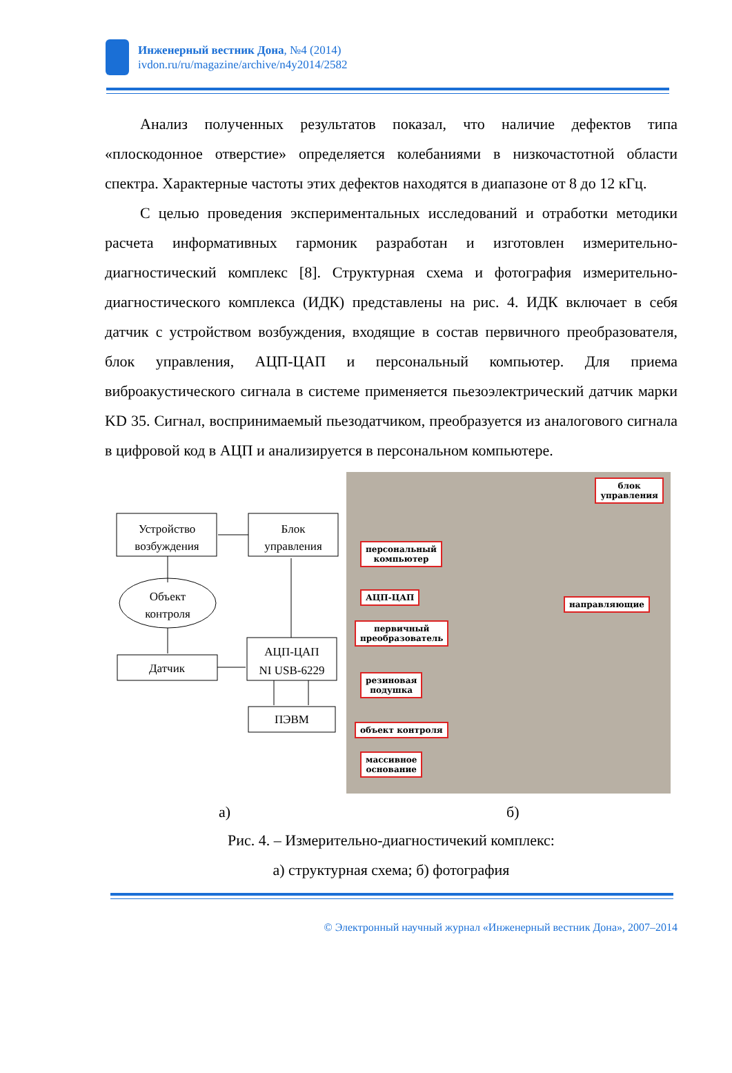Инженерный вестник Дона, №4 (2014)
ivdon.ru/ru/magazine/archive/n4y2014/2582
Анализ полученных результатов показал, что наличие дефектов типа «плоскодонное отверстие» определяется колебаниями в низкочастотной области спектра. Характерные частоты этих дефектов находятся в диапазоне от 8 до 12 кГц.
С целью проведения экспериментальных исследований и отработки методики расчета информативных гармоник разработан и изготовлен измерительно-диагностический комплекс [8]. Структурная схема и фотография измерительно-диагностического комплекса (ИДК) представлены на рис. 4. ИДК включает в себя датчик с устройством возбуждения, входящие в состав первичного преобразователя, блок управления, АЦП-ЦАП и персональный компьютер. Для приема виброакустического сигнала в системе применяется пьезоэлектрический датчик марки KD 35. Сигнал, воспринимаемый пьезодатчиком, преобразуется из аналогового сигнала в цифровой код в АЦП и анализируется в персональном компьютере.
Устройство
возбуждения
Блок
управления
Объект
контроля
Датчик
АЦП-ЦАП
NI USB-6229
ПЭВМ
блок
управления
персональный
компьютер
АЦП-ЦАП
направляющие
первичный
преобразователь
резиновая
подушка
объект контроля
массивное
основание
а) б)
Рис. 4. – Измерительно-диагностичекий комплекс:
а) структурная схема; б) фотография
© Электронный научный журнал «Инженерный вестник Дона», 2007–2014